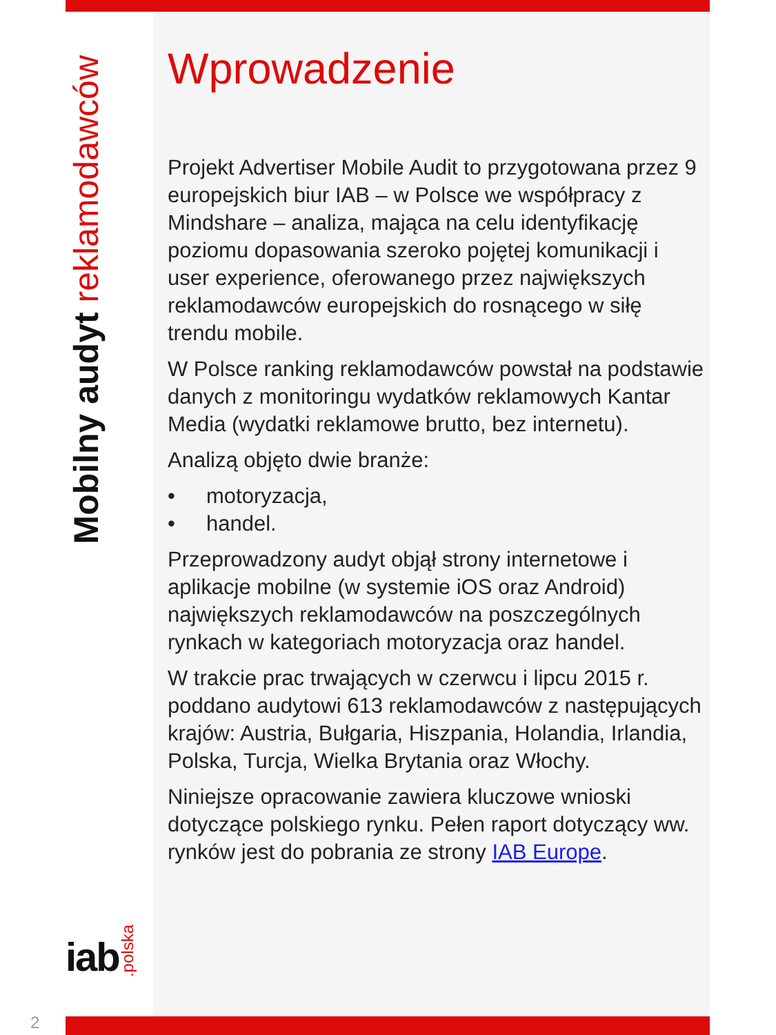Mobilny audyt reklamodawców
iab.polska
Wprowadzenie
Projekt Advertiser Mobile Audit to przygotowana przez 9 europejskich biur IAB – w Polsce we współpracy z Mindshare – analiza, mająca na celu identyfikację poziomu dopasowania szeroko pojętej komunikacji i user experience, oferowanego przez największych reklamodawców europejskich do rosnącego w siłę trendu mobile.
W Polsce ranking reklamodawców powstał na podstawie danych z monitoringu wydatków reklamowych Kantar Media (wydatki reklamowe brutto, bez internetu).
Analizą objęto dwie branże:
• motoryzacja,
• handel.
Przeprowadzony audyt objął strony internetowe i aplikacje mobilne (w systemie iOS oraz Android) największych reklamodawców na poszczególnych rynkach w kategoriach motoryzacja oraz handel.
W trakcie prac trwających w czerwcu i lipcu 2015 r. poddano audytowi 613 reklamodawców z następu­jących krajów: Austria, Bułgaria, Hiszpania, Holandia, Irlandia, Polska, Turcja, Wielka Brytania oraz Włochy.
Niniejsze opracowanie zawiera kluczowe wnioski dotyczące polskiego rynku. Pełen raport dotyczący ww. rynków jest do pobrania ze strony IAB Europe.
2